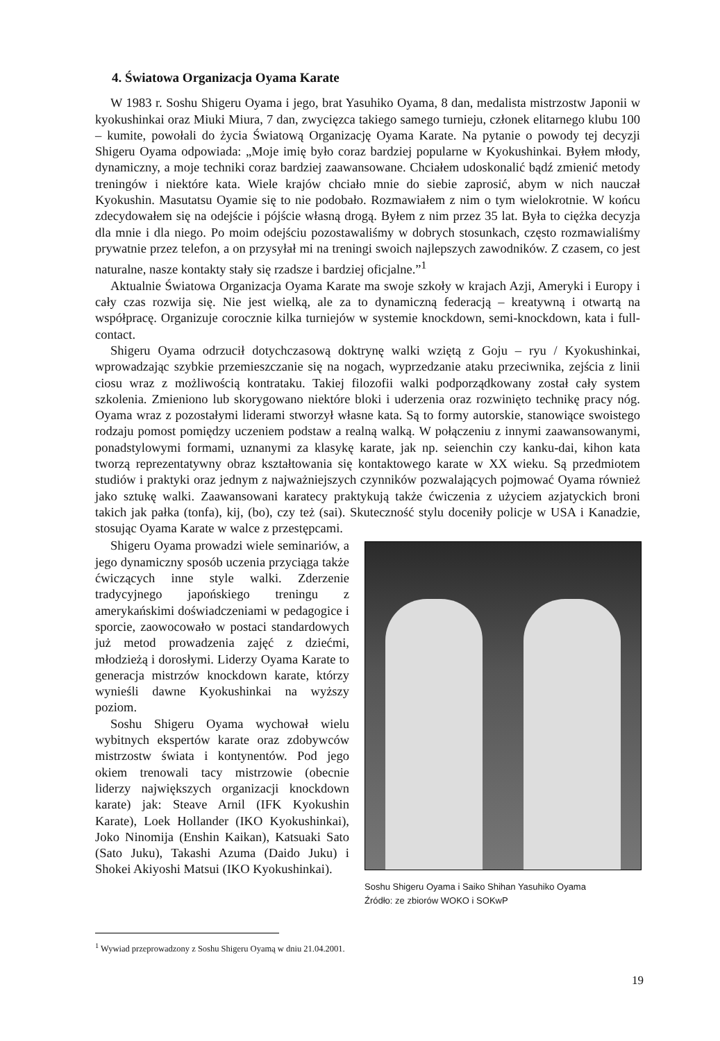4. Światowa Organizacja Oyama Karate
W 1983 r. Soshu Shigeru Oyama i jego, brat Yasuhiko Oyama, 8 dan, medalista mistrzostw Japonii w kyokushinkai oraz Miuki Miura, 7 dan, zwycięzca takiego samego turnieju, członek elitarnego klubu 100 – kumite, powołali do życia Światową Organizację Oyama Karate. Na pytanie o powody tej decyzji Shigeru Oyama odpowiada: „Moje imię było coraz bardziej popularne w Kyokushinkai. Byłem młody, dynamiczny, a moje techniki coraz bardziej zaawansowane. Chciałem udoskonalić bądź zmienić metody treningów i niektóre kata. Wiele krajów chciało mnie do siebie zaprosić, abym w nich nauczał Kyokushin. Masutatsu Oyamie się to nie podobało. Rozmawiałem z nim o tym wielokrotnie. W końcu zdecydowałem się na odejście i pójście własną drogą. Byłem z nim przez 35 lat. Była to ciężka decyzja dla mnie i dla niego. Po moim odejściu pozostawaliśmy w dobrych stosunkach, często rozmawialiśmy prywatnie przez telefon, a on przysyłał mi na treningi swoich najlepszych zawodników. Z czasem, co jest naturalne, nasze kontakty stały się rzadsze i bardziej oficjalne.”<sup>1</sup>
Aktualnie Światowa Organizacja Oyama Karate ma swoje szkoły w krajach Azji, Ameryki i Europy i cały czas rozwija się. Nie jest wielką, ale za to dynamiczną federacją – kreatywną i otwartą na współpracę. Organizuje corocznie kilka turniejów w systemie knockdown, semi-knockdown, kata i full-contact.
Shigeru Oyama odrzucił dotychczasową doktrynę walki wziętą z Goju – ryu / Kyokushinkai, wprowadzając szybkie przemieszczanie się na nogach, wyprzedzanie ataku przeciwnika, zejścia z linii ciosu wraz z możliwością kontrataku. Takiej filozofii walki podporządkowany został cały system szkolenia. Zmieniono lub skorygowano niektóre bloki i uderzenia oraz rozwinięto technikę pracy nóg. Oyama wraz z pozostałymi liderami stworzył własne kata. Są to formy autorskie, stanowiące swoistego rodzaju pomost pomiędzy uczeniem podstaw a realną walką. W połączeniu z innymi zaawansowanymi, ponadstylowymi formami, uznanymi za klasykę karate, jak np. seienchin czy kanku-dai, kihon kata tworzą reprezentatywny obraz kształtowania się kontaktowego karate w XX wieku. Są przedmiotem studiów i praktyki oraz jednym z najważniejszych czynników pozwalających pojmować Oyama również jako sztukę walki. Zaawansowani karatecy praktykują także ćwiczenia z użyciem azjatyckich broni takich jak pałka (tonfa), kij, (bo), czy też (sai). Skuteczność stylu doceniły policje w USA i Kanadzie, stosując Oyama Karate w walce z przestępcami.
Shigeru Oyama prowadzi wiele seminariów, a jego dynamiczny sposób uczenia przyciąga także ćwiczących inne style walki. Zderzenie tradycyjnego japońskiego treningu z amerykańskimi doświadczeniami w pedagogice i sporcie, zaowocowało w postaci standardowych już metod prowadzenia zajęć z dziećmi, młodzieżą i dorosłymi. Liderzy Oyama Karate to generacja mistrzów knockdown karate, którzy wynieśli dawne Kyokushinkai na wyższy poziom.
Soshu Shigeru Oyama wychował wielu wybitnych ekspertów karate oraz zdobywców mistrzostw świata i kontynentów. Pod jego okiem trenowali tacy mistrzowie (obecnie liderzy największych organizacji knockdown karate) jak: Steave Arnil (IFK Kyokushin Karate), Loek Hollander (IKO Kyokushinkai), Joko Ninomija (Enshin Kaikan), Katsuaki Sato (Sato Juku), Takashi Azuma (Daido Juku) i Shokei Akiyoshi Matsui (IKO Kyokushinkai).
Soshu Shigeru Oyama i Saiko Shihan Yasuhiko Oyama
Źródło: ze zbiorów WOKO i SOKwP
<sup>1</sup> Wywiad przeprowadzony z Soshu Shigeru Oyamą w dniu 21.04.2001.
19